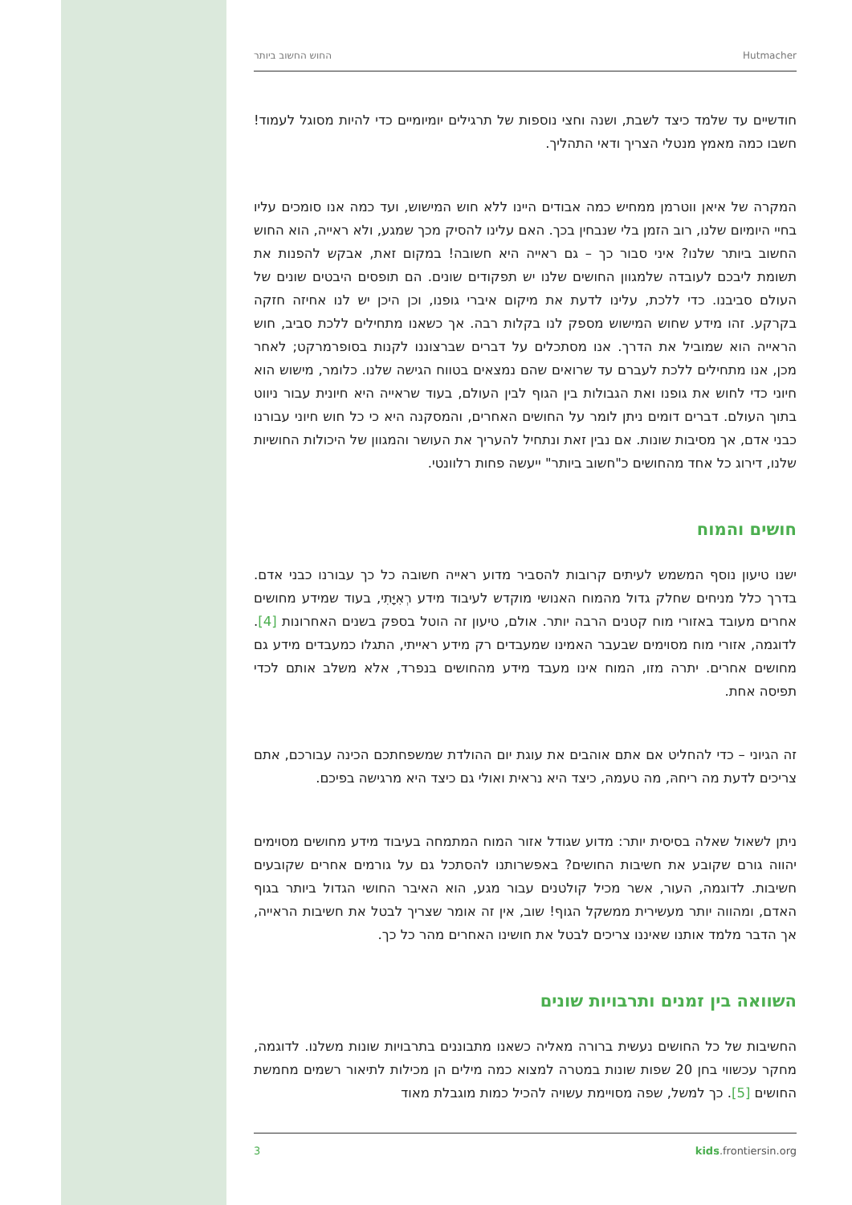החוש החשוב ביותר Hutmacher
חודשיים עד שלמד כיצד לשבת, ושנה וחצי נוספות של תרגילים יומיומיים כדי להיות מסוגל לעמוד! חשבו כמה מאמץ מנטלי הצריך ודאי התהליך.
המקרה של איאן ווטרמן ממחיש כמה אבודים היינו ללא חוש המישוש, ועד כמה אנו סומכים עליו בחיי היומיום שלנו, רוב הזמן בלי שנבחין בכך. האם עלינו להסיק מכך שמגע, ולא ראייה, הוא החוש החשוב ביותר שלנו? איני סבור כך – גם ראייה היא חשובה! במקום זאת, אבקש להפנות את תשומת ליבכם לעובדה שלמגוון החושים שלנו יש תפקודים שונים. הם תופסים היבטים שונים של העולם סביבנו. כדי ללכת, עלינו לדעת את מיקום איברי גופנו, וכן היכן יש לנו אחיזה חזקה בקרקע. זהו מידע שחוש המישוש מספק לנו בקלות רבה. אך כשאנו מתחילים ללכת סביב, חוש הראייה הוא שמוביל את הדרך. אנו מסתכלים על דברים שברצוננו לקנות בסופרמרקט; לאחר מכן, אנו מתחילים ללכת לעברם עד שרואים שהם נמצאים בטווח הגישה שלנו. כלומר, מישוש הוא חיוני כדי לחוש את גופנו ואת הגבולות בין הגוף לבין העולם, בעוד שראייה היא חיונית עבור ניווט בתוך העולם. דברים דומים ניתן לומר על החושים האחרים, והמסקנה היא כי כל חוש חיוני עבורנו כבני אדם, אך מסיבות שונות. אם נבין זאת ונתחיל להעריך את העושר והמגוון של היכולות החושיות שלנו, דירוג כל אחד מהחושים כ"חשוב ביותר" ייעשה פחות רלוונטי.
חושים והמוח
ישנו טיעון נוסף המשמש לעיתים קרובות להסביר מדוע ראייה חשובה כל כך עבורנו כבני אדם. בדרך כלל מניחים שחלק גדול מהמוח האנושי מוקדש לעיבוד מידע רְאִיָּתִי, בעוד שמידע מחושים אחרים מעובד באזורי מוח קטנים הרבה יותר. אולם, טיעון זה הוטל בספק בשנים האחרונות [4]. לדוגמה, אזורי מוח מסוימים שבעבר האמינו שמעבדים רק מידע ראייתי, התגלו כמעבדים מידע גם מחושים אחרים. יתרה מזו, המוח אינו מעבד מידע מהחושים בנפרד, אלא משלב אותם לכדי תפיסה אחת.
זה הגיוני – כדי להחליט אם אתם אוהבים את עוגת יום ההולדת שמשפחתכם הכינה עבורכם, אתם צריכים לדעת מה ריחהּ, מה טעמהּ, כיצד היא נראית ואולי גם כיצד היא מרגישה בפיכם.
ניתן לשאול שאלה בסיסית יותר: מדוע שגודל אזור המוח המתמחה בעיבוד מידע מחושים מסוימים יהווה גורם שקובע את חשיבות החושים? באפשרותנו להסתכל גם על גורמים אחרים שקובעים חשיבות. לדוגמה, העור, אשר מכיל קולטנים עבור מגע, הוא האיבר החושי הגדול ביותר בגוף האדם, ומהווה יותר מעשירית ממשקל הגוף! שוב, אין זה אומר שצריך לבטל את חשיבות הראייה, אך הדבר מלמד אותנו שאיננו צריכים לבטל את חושינו האחרים מהר כל כך.
השוואה בין זמנים ותרבויות שונים
החשיבות של כל החושים נעשית ברורה מאליה כשאנו מתבוננים בתרבויות שונות משלנו. לדוגמה, מחקר עכשווי בחן 20 שפות שונות במטרה למצוא כמה מילים הן מכילות לתיאור רשמים מחמשת החושים [5]. כך למשל, שפה מסויימת עשויה להכיל כמות מוגבלת מאוד
3 kids.frontiersin.org